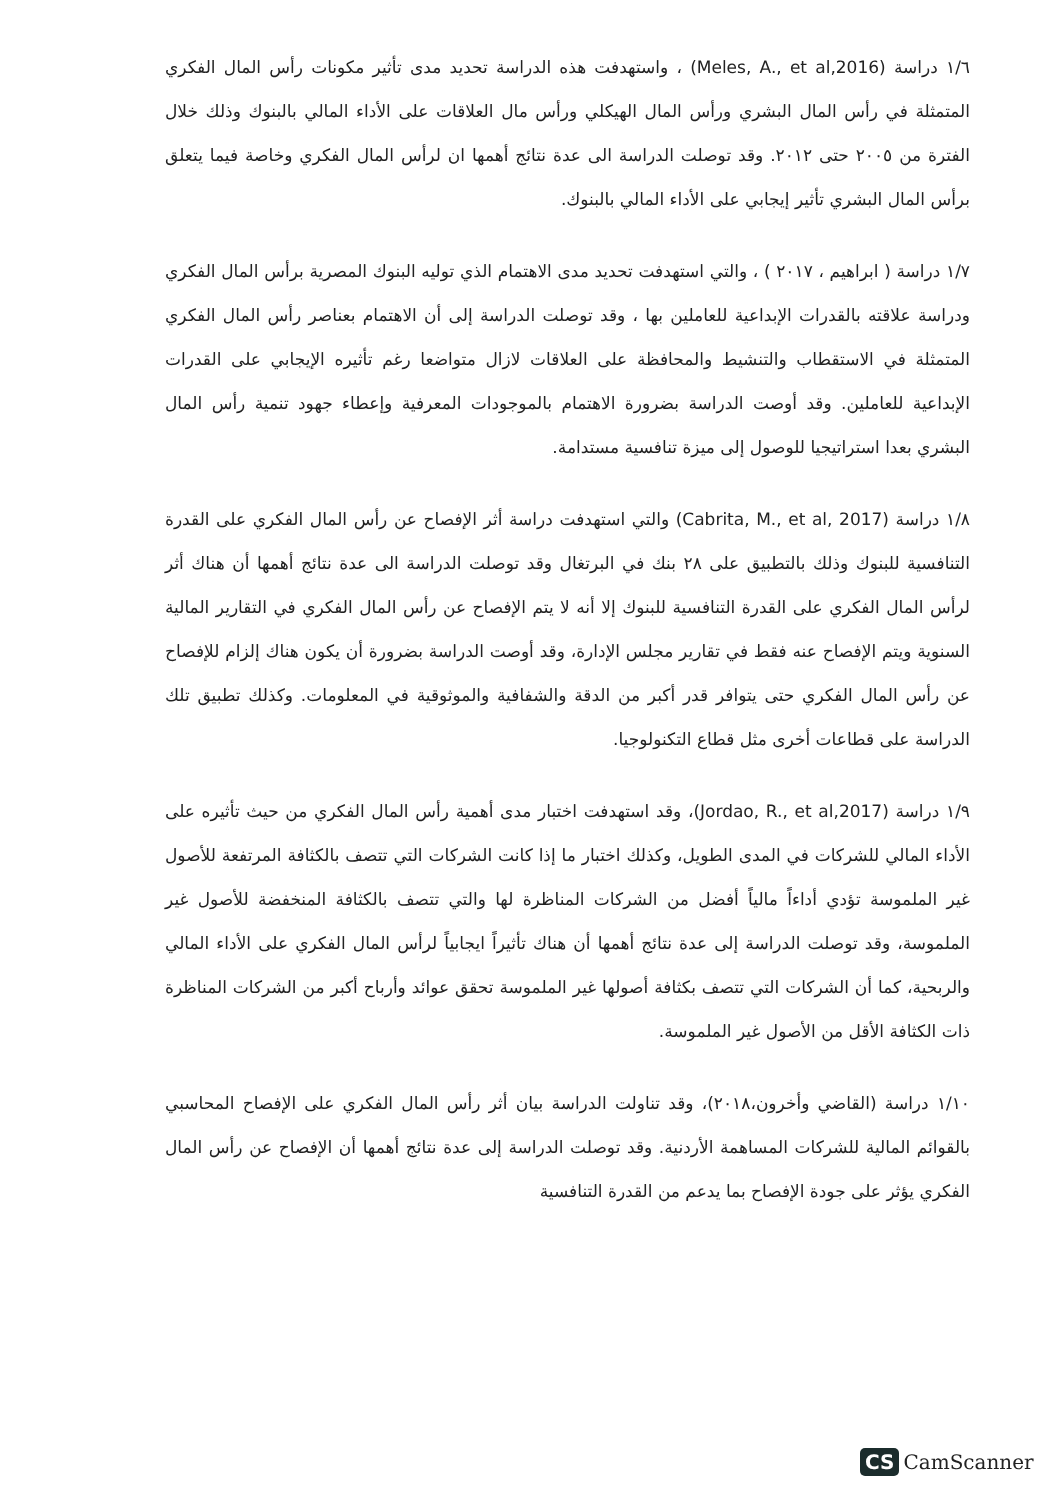١/٦ دراسة (Meles, A., et al,2016) ، واستهدفت هذه الدراسة تحديد مدى تأثير مكونات رأس المال الفكري المتمثلة في رأس المال البشري ورأس المال الهيكلي ورأس مال العلاقات على الأداء المالي بالبنوك وذلك خلال الفترة من ٢٠٠٥ حتى ٢٠١٢. وقد توصلت الدراسة الى عدة نتائج أهمها ان لرأس المال الفكري وخاصة فيما يتعلق برأس المال البشري تأثير إيجابي على الأداء المالي بالبنوك.
١/٧ دراسة ( ابراهيم ، ٢٠١٧ ) ، والتي استهدفت تحديد مدى الاهتمام الذي توليه البنوك المصرية برأس المال الفكري ودراسة علاقته بالقدرات الإبداعية للعاملين بها ، وقد توصلت الدراسة إلى أن الاهتمام بعناصر رأس المال الفكري المتمثلة في الاستقطاب والتنشيط والمحافظة على العلاقات لازال متواضعا رغم تأثيره الإيجابي على القدرات الإبداعية للعاملين. وقد أوصت الدراسة بضرورة الاهتمام بالموجودات المعرفية وإعطاء جهود تنمية رأس المال البشري بعدا استراتيجيا للوصول إلى ميزة تنافسية مستدامة.
١/٨ دراسة (Cabrita, M., et al, 2017) والتي استهدفت دراسة أثر الإفصاح عن رأس المال الفكري على القدرة التنافسية للبنوك وذلك بالتطبيق على ٢٨ بنك في البرتغال وقد توصلت الدراسة الى عدة نتائج أهمها أن هناك أثر لرأس المال الفكري على القدرة التنافسية للبنوك إلا أنه لا يتم الإفصاح عن رأس المال الفكري في التقارير المالية السنوية ويتم الإفصاح عنه فقط في تقارير مجلس الإدارة، وقد أوصت الدراسة بضرورة أن يكون هناك إلزام للإفصاح عن رأس المال الفكري حتى يتوافر قدر أكبر من الدقة والشفافية والموثوقية في المعلومات. وكذلك تطبيق تلك الدراسة على قطاعات أخرى مثل قطاع التكنولوجيا.
١/٩ دراسة (Jordao, R., et al,2017)، وقد استهدفت اختبار مدى أهمية رأس المال الفكري من حيث تأثيره على الأداء المالي للشركات في المدى الطويل، وكذلك اختبار ما إذا كانت الشركات التي تتصف بالكثافة المرتفعة للأصول غير الملموسة تؤدي أداءاً مالياً أفضل من الشركات المناظرة لها والتي تتصف بالكثافة المنخفضة للأصول غير الملموسة، وقد توصلت الدراسة إلى عدة نتائج أهمها أن هناك تأثيراً ايجابياً لرأس المال الفكري على الأداء المالي والربحية، كما أن الشركات التي تتصف بكثافة أصولها غير الملموسة تحقق عوائد وأرباح أكبر من الشركات المناظرة ذات الكثافة الأقل من الأصول غير الملموسة.
١/١٠ دراسة (القاضي وأخرون،٢٠١٨)، وقد تناولت الدراسة بيان أثر رأس المال الفكري على الإفصاح المحاسبي بالقوائم المالية للشركات المساهمة الأردنية. وقد توصلت الدراسة إلى عدة نتائج أهمها أن الإفصاح عن رأس المال الفكري يؤثر على جودة الإفصاح بما يدعم من القدرة التنافسية
CS CamScanner